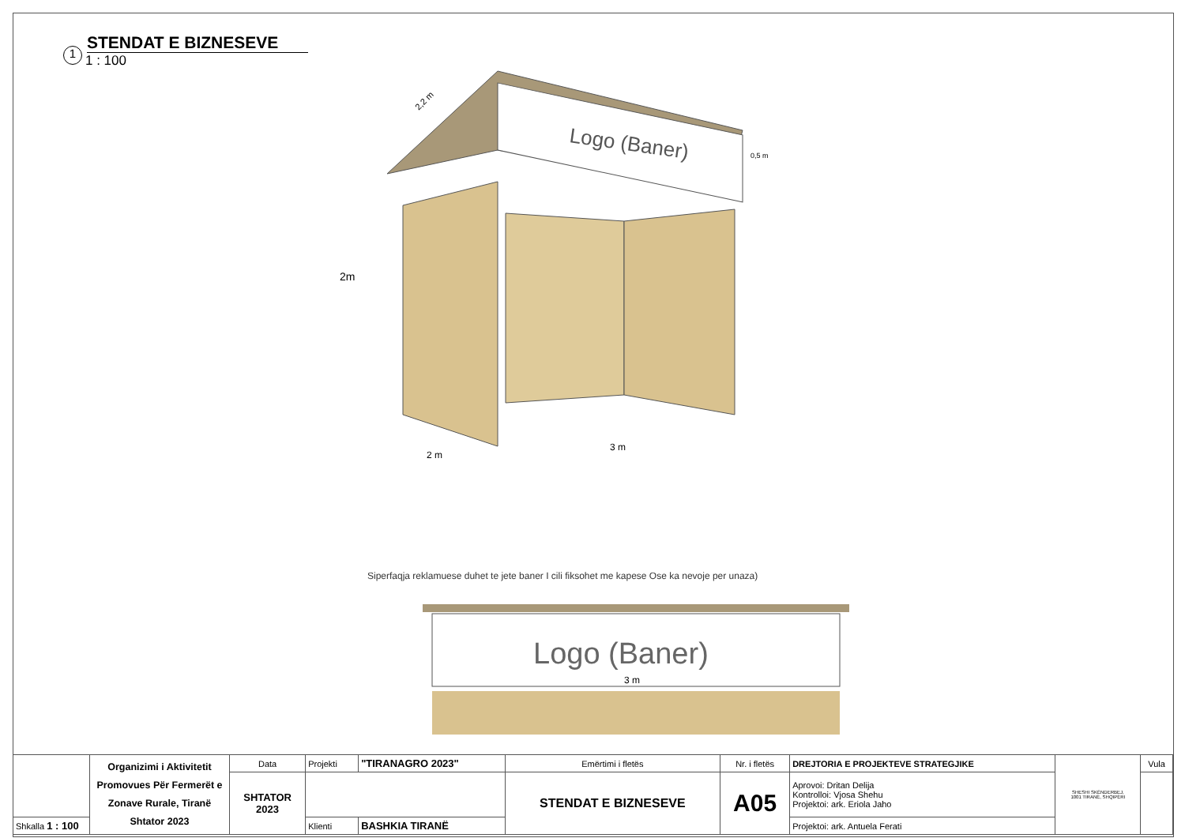1
STENDAT E BIZNESEVE
1 : 100
Logo (Baner)
2m
3 m
2 m
2,2 m
0,5 m
Siperfaqja reklamuese duhet te jete baner I cili fiksohet me kapese Ose ka nevoje per unaza)
Logo (Baner)
3 m
| | Organizimi i Aktivitetit Promovues Për Fermerët e Zonave Rurale, Tiranë Shtator 2023 | Data | Projekti | "TIRANAGRO 2023" | Emërtimi i fletës | Nr. i fletës | DREJTORIA E PROJEKTEVE STRATEGJIKE | SHESHI SKËNDERBEJ, 1001 TIRANË, SHQIPËRI | Vula |
| | | SHTATOR 2023 | | | STENDAT E BIZNESEVE | A05 | Aprovoi: Dritan Delija Kontrolloi: Vjosa Shehu Projektoi: ark. Eriola Jaho | | |
| Shkalla 1 : 100 | | | Klienti | BASHKIA TIRANË | | | Projektoi: ark. Antuela Ferati | | |